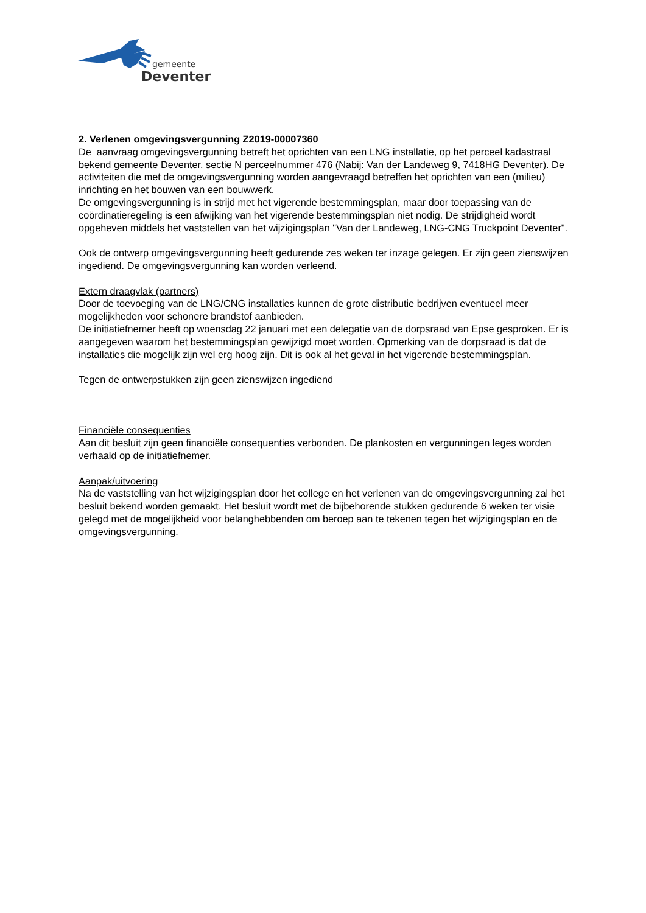gemeente
Deventer
2. Verlenen omgevingsvergunning Z2019-00007360
De aanvraag omgevingsvergunning betreft het oprichten van een LNG installatie, op het perceel kadastraal bekend gemeente Deventer, sectie N perceelnummer 476 (Nabij: Van der Landeweg 9, 7418HG Deventer). De activiteiten die met de omgevingsvergunning worden aangevraagd betreffen het oprichten van een (milieu) inrichting en het bouwen van een bouwwerk.
De omgevingsvergunning is in strijd met het vigerende bestemmingsplan, maar door toepassing van de coördinatieregeling is een afwijking van het vigerende bestemmingsplan niet nodig. De strijdigheid wordt opgeheven middels het vaststellen van het wijzigingsplan "Van der Landeweg, LNG-CNG Truckpoint Deventer".
Ook de ontwerp omgevingsvergunning heeft gedurende zes weken ter inzage gelegen. Er zijn geen zienswijzen ingediend. De omgevingsvergunning kan worden verleend.
Extern draagvlak (partners)
Door de toevoeging van de LNG/CNG installaties kunnen de grote distributie bedrijven eventueel meer mogelijkheden voor schonere brandstof aanbieden.
De initiatiefnemer heeft op woensdag 22 januari met een delegatie van de dorpsraad van Epse gesproken. Er is aangegeven waarom het bestemmingsplan gewijzigd moet worden. Opmerking van de dorpsraad is dat de installaties die mogelijk zijn wel erg hoog zijn. Dit is ook al het geval in het vigerende bestemmingsplan.
Tegen de ontwerpstukken zijn geen zienswijzen ingediend
Financiële consequenties
Aan dit besluit zijn geen financiële consequenties verbonden. De plankosten en vergunningen leges worden verhaald op de initiatiefnemer.
Aanpak/uitvoering
Na de vaststelling van het wijzigingsplan door het college en het verlenen van de omgevingsvergunning zal het besluit bekend worden gemaakt. Het besluit wordt met de bijbehorende stukken gedurende 6 weken ter visie gelegd met de mogelijkheid voor belanghebbenden om beroep aan te tekenen tegen het wijzigingsplan en de omgevingsvergunning.